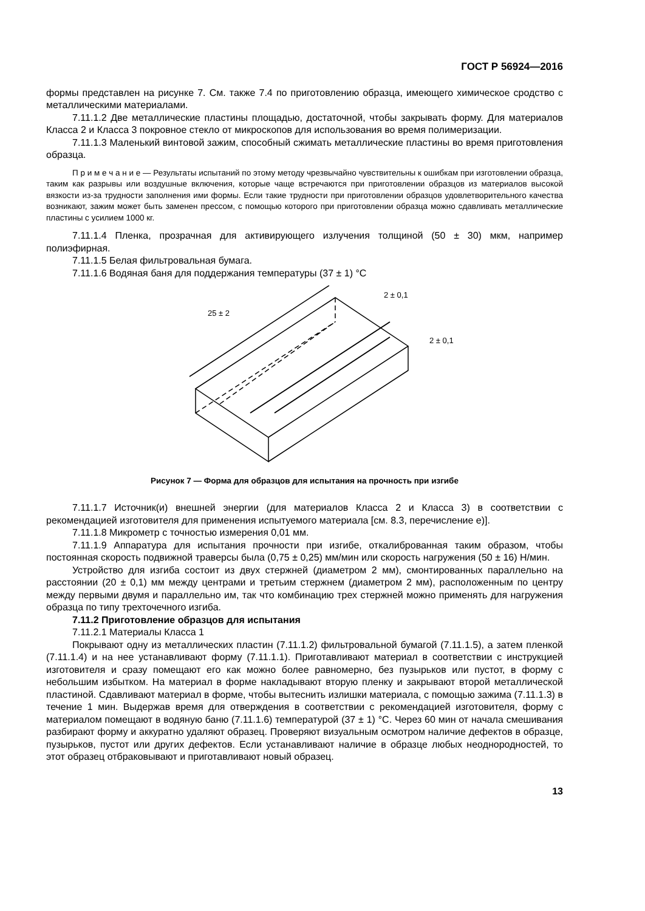ГОСТ Р 56924—2016
формы представлен на рисунке 7. См. также 7.4 по приготовлению образца, имеющего химическое сродство с металлическими материалами.
7.11.1.2 Две металлические пластины площадью, достаточной, чтобы закрывать форму. Для материалов Класса 2 и Класса 3 покровное стекло от микроскопов для использования во время полимеризации.
7.11.1.3 Маленький винтовой зажим, способный сжимать металлические пластины во время приготовления образца.
П р и м е ч а н и е — Результаты испытаний по этому методу чрезвычайно чувствительны к ошибкам при изготовлении образца, таким как разрывы или воздушные включения, которые чаще встречаются при приготовлении образцов из материалов высокой вязкости из-за трудности заполнения ими формы. Если такие трудности при приготовлении образцов удовлетворительного качества возникают, зажим может быть заменен прессом, с помощью которого при приготовлении образца можно сдавливать металлические пластины с усилием 1000 кг.
7.11.1.4 Пленка, прозрачная для активирующего излучения толщиной (50 ± 30) мкм, например полиэфирная.
7.11.1.5 Белая фильтровальная бумага.
7.11.1.6 Водяная баня для поддержания температуры (37 ± 1) °C
25 ± 2
2 ± 0,1
2 ± 0,1
Рисунок 7 — Форма для образцов для испытания на прочность при изгибе
7.11.1.7 Источник(и) внешней энергии (для материалов Класса 2 и Класса 3) в соответствии с рекомендацией изготовителя для применения испытуемого материала [см. 8.3, перечисление е)].
7.11.1.8 Микрометр с точностью измерения 0,01 мм.
7.11.1.9 Аппаратура для испытания прочности при изгибе, откалиброванная таким образом, чтобы постоянная скорость подвижной траверсы была (0,75 ± 0,25) мм/мин или скорость нагружения (50 ± 16) Н/мин.
Устройство для изгиба состоит из двух стержней (диаметром 2 мм), смонтированных параллельно на расстоянии (20 ± 0,1) мм между центрами и третьим стержнем (диаметром 2 мм), расположенным по центру между первыми двумя и параллельно им, так что комбинацию трех стержней можно применять для нагружения образца по типу трехточечного изгиба.
7.11.2 Приготовление образцов для испытания
7.11.2.1 Материалы Класса 1
Покрывают одну из металлических пластин (7.11.1.2) фильтровальной бумагой (7.11.1.5), а затем пленкой (7.11.1.4) и на нее устанавливают форму (7.11.1.1). Приготавливают материал в соответствии с инструкцией изготовителя и сразу помещают его как можно более равномерно, без пузырьков или пустот, в форму с небольшим избытком. На материал в форме накладывают вторую пленку и закрывают второй металлической пластиной. Сдавливают материал в форме, чтобы вытеснить излишки материала, с помощью зажима (7.11.1.3) в течение 1 мин. Выдержав время для отверждения в соответствии с рекомендацией изготовителя, форму с материалом помещают в водяную баню (7.11.1.6) температурой (37 ± 1) °C. Через 60 мин от начала смешивания разбирают форму и аккуратно удаляют образец. Проверяют визуальным осмотром наличие дефектов в образце, пузырьков, пустот или других дефектов. Если устанавливают наличие в образце любых неоднородностей, то этот образец отбраковывают и приготавливают новый образец.
13